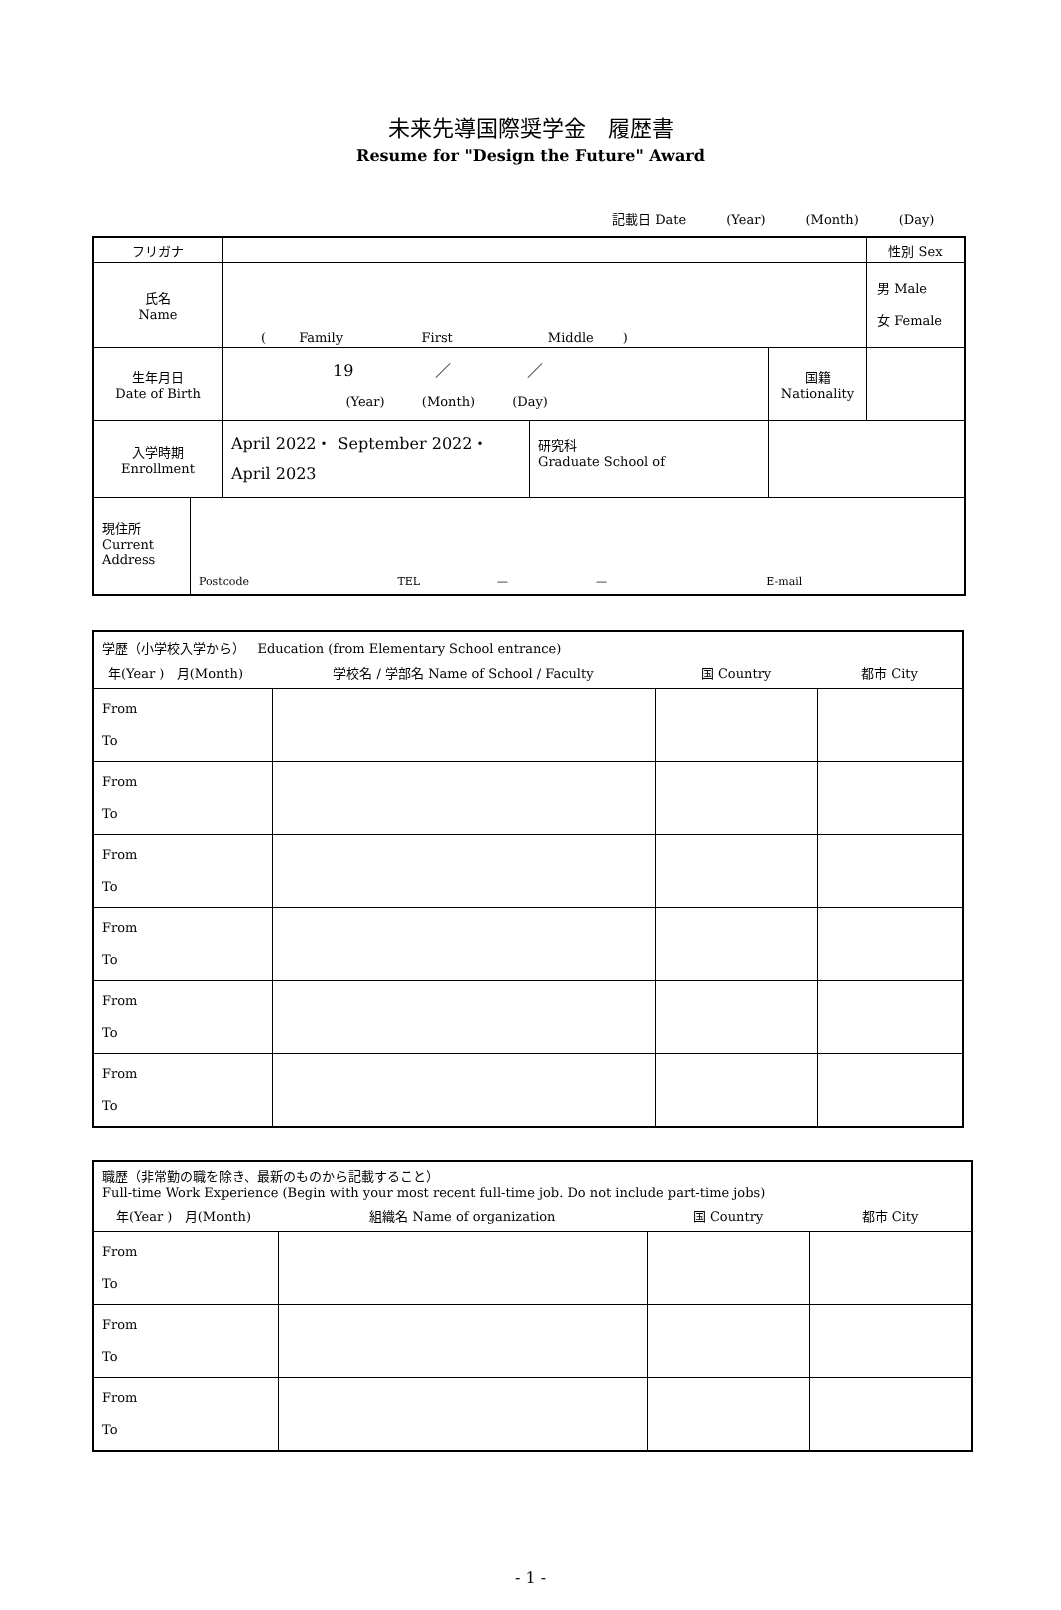未来先導国際奨学金　履歴書
Resume for "Design the Future" Award
記載日 Date (Year) (Month) (Day)
| フリガナ | | | | | 性別 Sex |
| 氏名 Name | ( Family First Middle ) | | | | 男 Male 女 Female |
| 生年月日 Date of Birth | 19 ／ ／ (Year) (Month) (Day) | | 国籍 Nationality | | |
| 入学時期 Enrollment | April 2022・ September 2022・ April 2023 | 研究科 Graduate School of | | | |
| 現住所 Current Address Postcode TEL — — E-mail | | | | | |
| 学歴（小学校入学から） Education (from Elementary School entrance) | | | |
| 年(Year ) 月(Month) | 学校名 / 学部名 Name of School / Faculty | 国 Country | 都市 City |
| From To | | | |
| From To | | | |
| From To | | | |
| From To | | | |
| From To | | | |
| From To | | | |
| 職歴（非常勤の職を除き、最新のものから記載すること） Full-time Work Experience (Begin with your most recent full-time job. Do not include part-time jobs) | | | |
| 年(Year ) 月(Month) | 組織名 Name of organization | 国 Country | 都市 City |
| From To | | | |
| From To | | | |
| From To | | | |
- 1 -